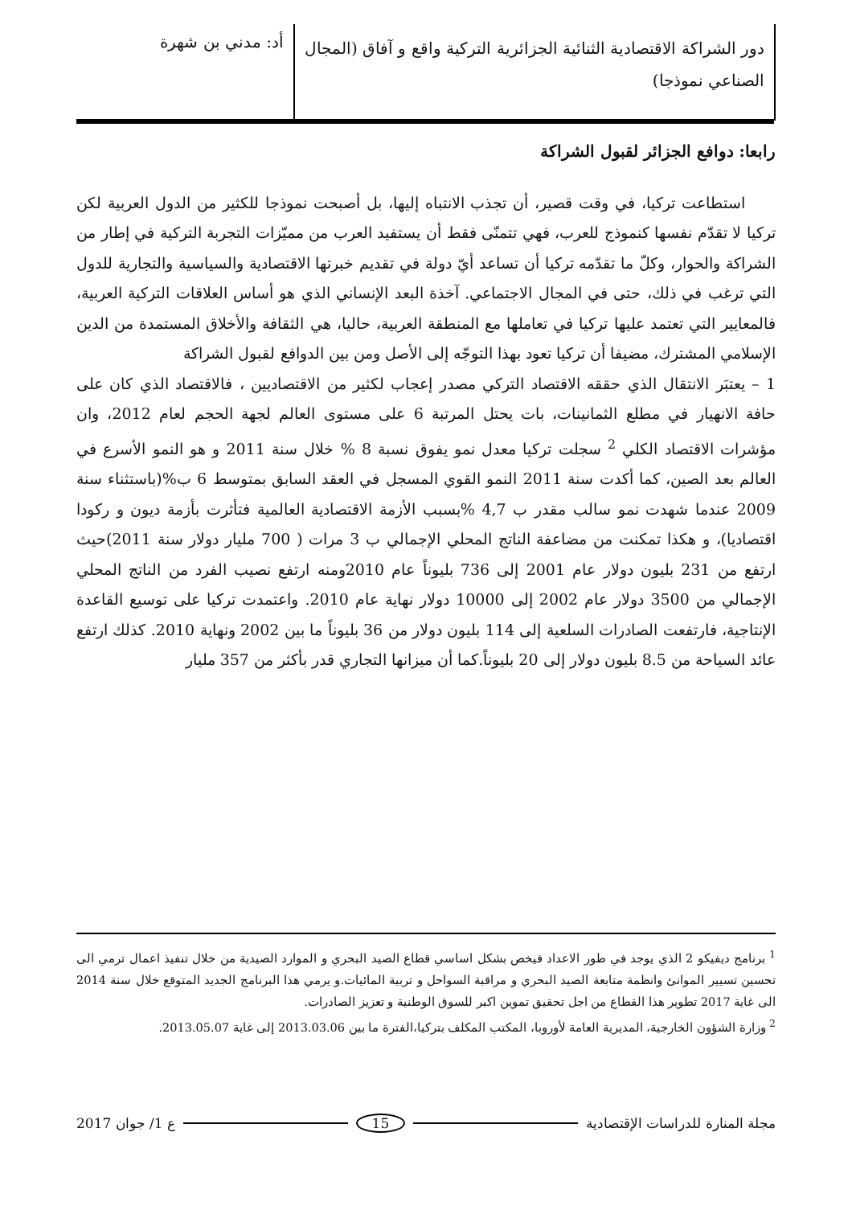دور الشراكة الاقتصادية الثنائية الجزائرية التركية واقع و آفاق (المجال الصناعي نموذجا)
أد: مدني بن شهرة
رابعا: دوافع الجزائر لقبول الشراكة
استطاعت تركيا، في وقت قصير، أن تجذب الانتباه إليها، بل أصبحت نموذجا للكثير من الدول العربية لكن تركيا لا تقدّم نفسها كنموذج للعرب، فهي تتمنّى فقط أن يستفيد العرب من مميّزات التجربة التركية في إطار من الشراكة والحوار، وكلّ ما تقدّمه تركيا أن تساعد أيّ دولة في تقديم خبرتها الاقتصادية والسياسية والتجارية للدول التي ترغب في ذلك، حتى في المجال الاجتماعي. آخذة البعد الإنساني الذي هو أساس العلاقات التركية العربية، فالمعايير التي تعتمد عليها تركيا في تعاملها مع المنطقة العربية، حاليا، هي الثقافة والأخلاق المستمدة من الدين الإسلامي المشترك، مضيفا أن تركيا تعود بهذا التوجّه إلى الأصل ومن بين الدوافع لقبول الشراكة
1 – يعتبَر الانتقال الذي حققه الاقتصاد التركي مصدر إعجاب لكثير من الاقتصاديين ، فالاقتصاد الذي كان على حافة الانهيار في مطلع الثمانينات، بات يحتل المرتبة 6 على مستوى العالم لجهة الحجم لعام 2012، وان مؤشرات الاقتصاد الكلي <sup>2</sup> سجلت تركيا معدل نمو يفوق نسبة 8 % خلال سنة 2011 و هو النمو الأسرع في العالم بعد الصين، كما أكدت سنة 2011 النمو القوي المسجل في العقد السابق بمتوسط 6 ب%(باستثناء سنة 2009 عندما شهدت نمو سالب مقدر ب 4,7 %بسبب الأزمة الاقتصادية العالمية فتأثرت بأزمة ديون و ركودا اقتصاديا)، و هكذا تمكنت من مضاعفة الناتج المحلي الإجمالي ب 3 مرات ( 700 مليار دولار سنة 2011)حيث ارتفع من 231 بليون دولار عام 2001 إلى 736 بليوناً عام 2010ومنه ارتفع نصيب الفرد من الناتج المحلي الإجمالي من 3500 دولار عام 2002 إلى 10000 دولار نهاية عام 2010. واعتمدت تركيا على توسيع القاعدة الإنتاجية، فارتفعت الصادرات السلعية إلى 114 بليون دولار من 36 بليوناً ما بين 2002 ونهاية 2010. كذلك ارتفع عائد السياحة من 8.5 بليون دولار إلى 20 بليوناً.كما أن ميزانها التجاري قدر بأكثر من 357 مليار
<sup>1</sup> برنامج ديفيكو 2 الذي يوجد في طور الاعداد فيخص بشكل اساسي قطاع الصيد البحري و الموارد الصيدية من خلال تنفيذ اعمال ترمي الى تحسين تسيير الموانئ وانظمة متابعة الصيد البحري و مراقبة السواحل و تربية المائيات.و يرمي هذا البرنامج الجديد المتوقع خلال سنة 2014 الى غاية 2017 تطوير هذا القطاع من اجل تحقيق تموين اكبر للسوق الوطنية و تعزيز الصادرات.
<sup>2</sup> وزارة الشؤون الخارجية، المديرية العامة لأوروبا، المكتب المكلف بتركيا،الفترة ما بين 2013.03.06 إلى غاية 2013.05.07.
مجلة المنارة للدراسات الإقتصادية 15 ع 1/ جوان 2017